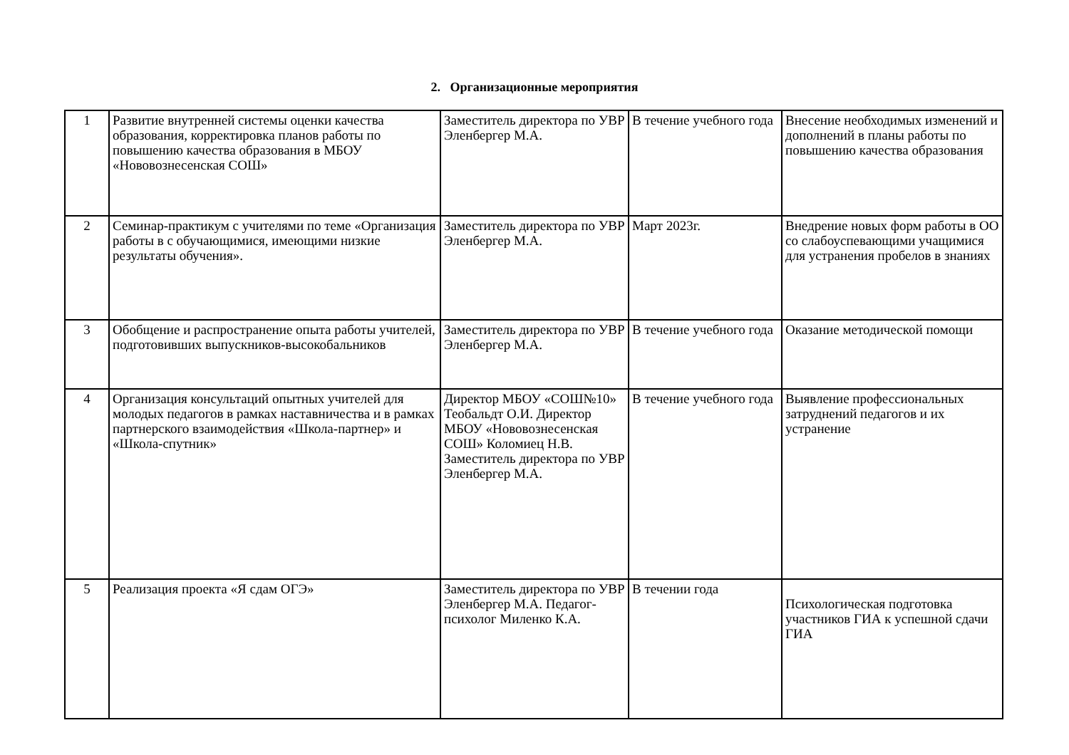2. Организационные мероприятия
| 1 | Развитие внутренней системы оценки качества образования, корректировка планов работы по повышению качества образования в МБОУ «Нововознесенская СОШ» | Заместитель директора по УВР Эленбергер М.А. | В течение учебного года | Внесение необходимых изменений и дополнений в планы работы по повышению качества образования |
| 2 | Семинар-практикум с учителями по теме «Организация работы в с обучающимися, имеющими низкие результаты обучения». | Заместитель директора по УВР Эленбергер М.А. | Март 2023г. | Внедрение новых форм работы в ОО со слабоуспевающими учащимися для устранения пробелов в знаниях |
| 3 | Обобщение и распространение опыта работы учителей, подготовивших выпускников-высокобальников | Заместитель директора по УВР Эленбергер М.А. | В течение учебного года | Оказание методической помощи |
| 4 | Организация консультаций опытных учителей для молодых педагогов в рамках наставничества и в рамках партнерского взаимодействия «Школа-партнер» и «Школа-спутник» | Директор МБОУ «СОШ№10» Теобальдт О.И. Директор МБОУ «Нововознесенская СОШ» Коломиец Н.В. Заместитель директора по УВР Эленбергер М.А. | В течение учебного года | Выявление профессиональных затруднений педагогов и их устранение |
| 5 | Реализация проекта «Я сдам ОГЭ» | Заместитель директора по УВР Эленбергер М.А. Педагог-психолог Миленко К.А. | В течении года | Психологическая подготовка участников ГИА к успешной сдачи ГИА |